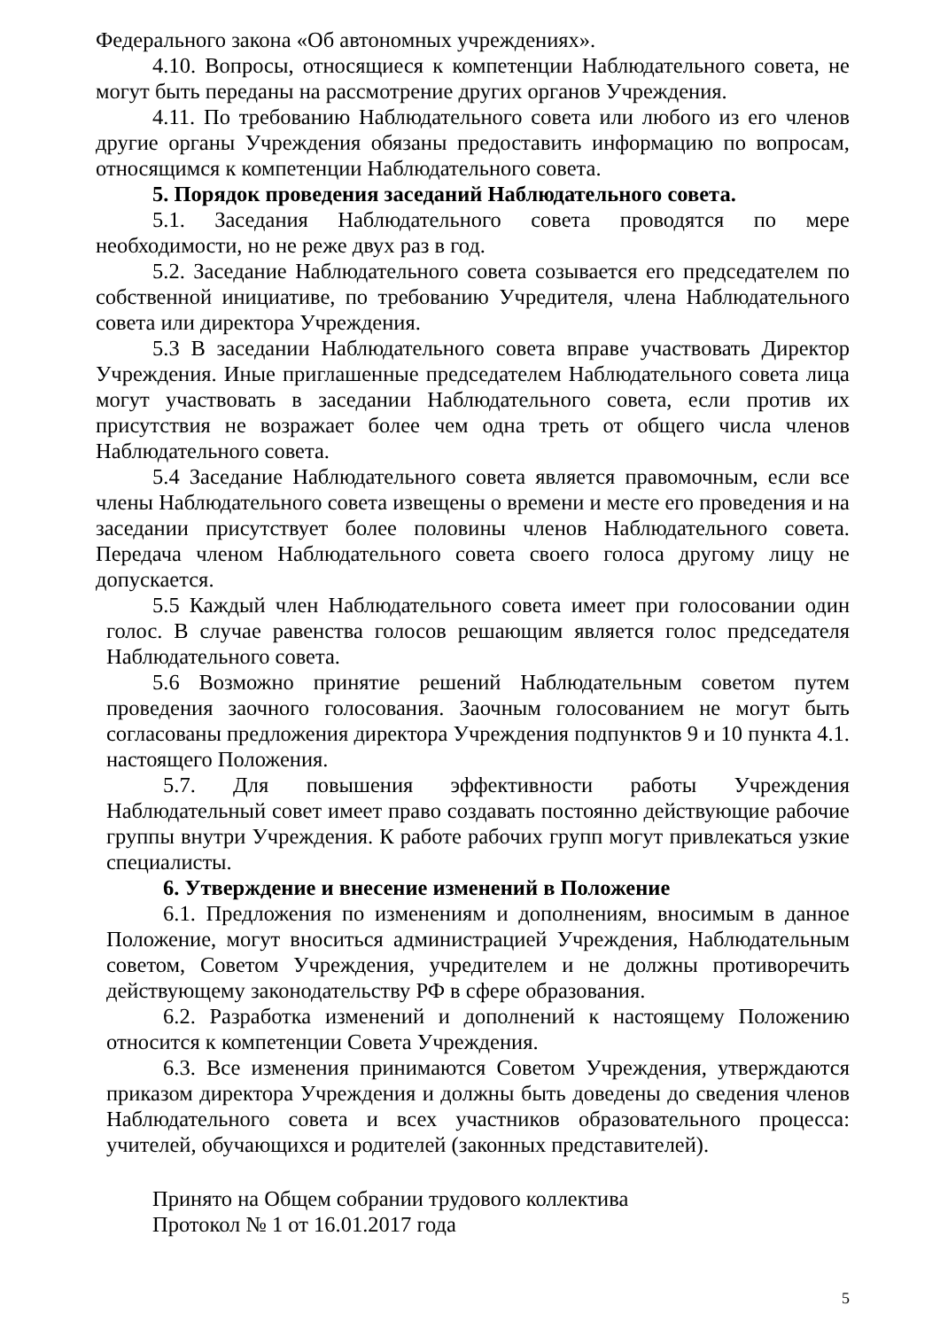Федерального закона «Об автономных учреждениях».
4.10. Вопросы, относящиеся к компетенции Наблюдательного совета, не могут быть переданы на рассмотрение других органов Учреждения.
4.11. По требованию Наблюдательного совета или любого из его членов другие органы Учреждения обязаны предоставить информацию по вопросам, относящимся к компетенции Наблюдательного совета.
5. Порядок проведения заседаний Наблюдательного совета.
5.1. Заседания Наблюдательного совета проводятся по мере необходимости, но не реже двух раз в год.
5.2. Заседание Наблюдательного совета созывается его председателем по собственной инициативе, по требованию Учредителя, члена Наблюдательного совета или директора Учреждения.
5.3 В заседании Наблюдательного совета вправе участвовать Директор Учреждения. Иные приглашенные председателем Наблюдательного совета лица могут участвовать в заседании Наблюдательного совета, если против их присутствия не возражает более чем одна треть от общего числа членов Наблюдательного совета.
5.4 Заседание Наблюдательного совета является правомочным, если все члены Наблюдательного совета извещены о времени и месте его проведения и на заседании присутствует более половины членов Наблюдательного совета. Передача членом Наблюдательного совета своего голоса другому лицу не допускается.
5.5 Каждый член Наблюдательного совета имеет при голосовании один голос. В случае равенства голосов решающим является голос председателя Наблюдательного совета.
5.6 Возможно принятие решений Наблюдательным советом путем проведения заочного голосования. Заочным голосованием не могут быть согласованы предложения директора Учреждения подпунктов 9 и 10 пункта 4.1. настоящего Положения.
5.7. Для повышения эффективности работы Учреждения Наблюдательный совет имеет право создавать постоянно действующие рабочие группы внутри Учреждения. К работе рабочих групп могут привлекаться узкие специалисты.
6. Утверждение и внесение изменений в Положение
6.1. Предложения по изменениям и дополнениям, вносимым в данное Положение, могут вноситься администрацией Учреждения, Наблюдательным советом, Советом Учреждения, учредителем и не должны противоречить действующему законодательству РФ в сфере образования.
6.2. Разработка изменений и дополнений к настоящему Положению относится к компетенции Совета Учреждения.
6.3. Все изменения принимаются Советом Учреждения, утверждаются приказом директора Учреждения и должны быть доведены до сведения членов Наблюдательного совета и всех участников образовательного процесса: учителей, обучающихся и родителей (законных представителей).
Принято на Общем собрании трудового коллектива
Протокол № 1 от 16.01.2017 года
5